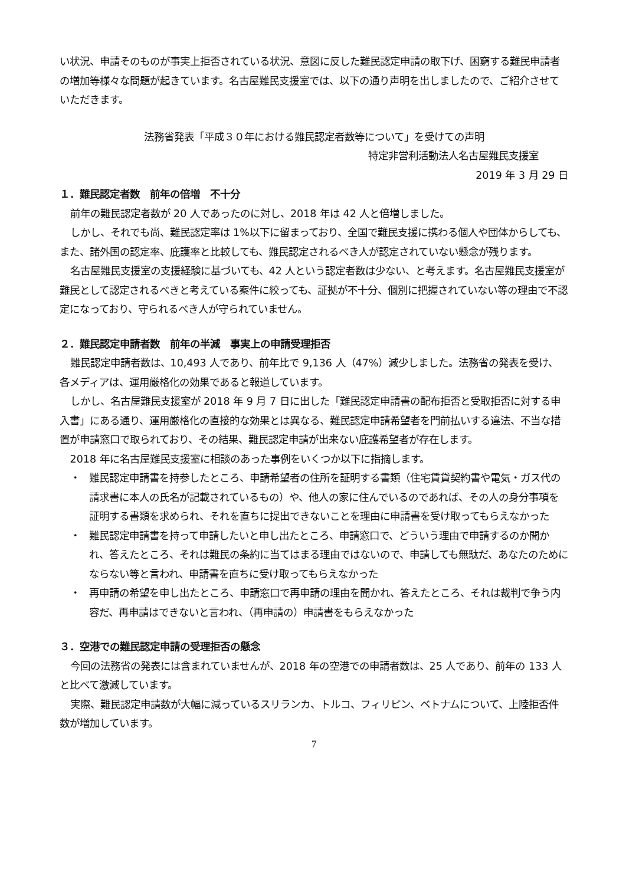い状況、申請そのものが事実上拒否されている状況、意図に反した難民認定申請の取下げ、困窮する難民申請者の増加等様々な問題が起きています。名古屋難民支援室では、以下の通り声明を出しましたので、ご紹介させていただきます。
法務省発表「平成３０年における難民認定者数等について」を受けての声明
特定非営利活動法人名古屋難民支援室
2019 年 3 月 29 日
１．難民認定者数　前年の倍増　不十分
前年の難民認定者数が 20 人であったのに対し、2018 年は 42 人と倍増しました。
しかし、それでも尚、難民認定率は 1%以下に留まっており、全国で難民支援に携わる個人や団体からしても、また、諸外国の認定率、庇護率と比較しても、難民認定されるべき人が認定されていない懸念が残ります。
名古屋難民支援室の支援経験に基づいても、42 人という認定者数は少ない、と考えます。名古屋難民支援室が難民として認定されるべきと考えている案件に絞っても、証拠が不十分、個別に把握されていない等の理由で不認定になっており、守られるべき人が守られていません。
２．難民認定申請者数　前年の半減　事実上の申請受理拒否
難民認定申請者数は、10,493 人であり、前年比で 9,136 人（47%）減少しました。法務省の発表を受け、各メディアは、運用厳格化の効果であると報道しています。
しかし、名古屋難民支援室が 2018 年 9 月 7 日に出した「難民認定申請書の配布拒否と受取拒否に対する申入書」にある通り、運用厳格化の直接的な効果とは異なる、難民認定申請希望者を門前払いする違法、不当な措置が申請窓口で取られており、その結果、難民認定申請が出来ない庇護希望者が存在します。
2018 年に名古屋難民支援室に相談のあった事例をいくつか以下に指摘します。
・ 難民認定申請書を持参したところ、申請希望者の住所を証明する書類（住宅賃貸契約書や電気・ガス代の請求書に本人の氏名が記載されているもの）や、他人の家に住んでいるのであれば、その人の身分事項を証明する書類を求められ、それを直ちに提出できないことを理由に申請書を受け取ってもらえなかった
・ 難民認定申請書を持って申請したいと申し出たところ、申請窓口で、どういう理由で申請するのか聞かれ、答えたところ、それは難民の条約に当てはまる理由ではないので、申請しても無駄だ、あなたのためにならない等と言われ、申請書を直ちに受け取ってもらえなかった
・ 再申請の希望を申し出たところ、申請窓口で再申請の理由を聞かれ、答えたところ、それは裁判で争う内容だ、再申請はできないと言われ、（再申請の）申請書をもらえなかった
３．空港での難民認定申請の受理拒否の懸念
今回の法務省の発表には含まれていませんが、2018 年の空港での申請者数は、25 人であり、前年の 133 人と比べて激減しています。
実際、難民認定申請数が大幅に減っているスリランカ、トルコ、フィリピン、ベトナムについて、上陸拒否件数が増加しています。
7